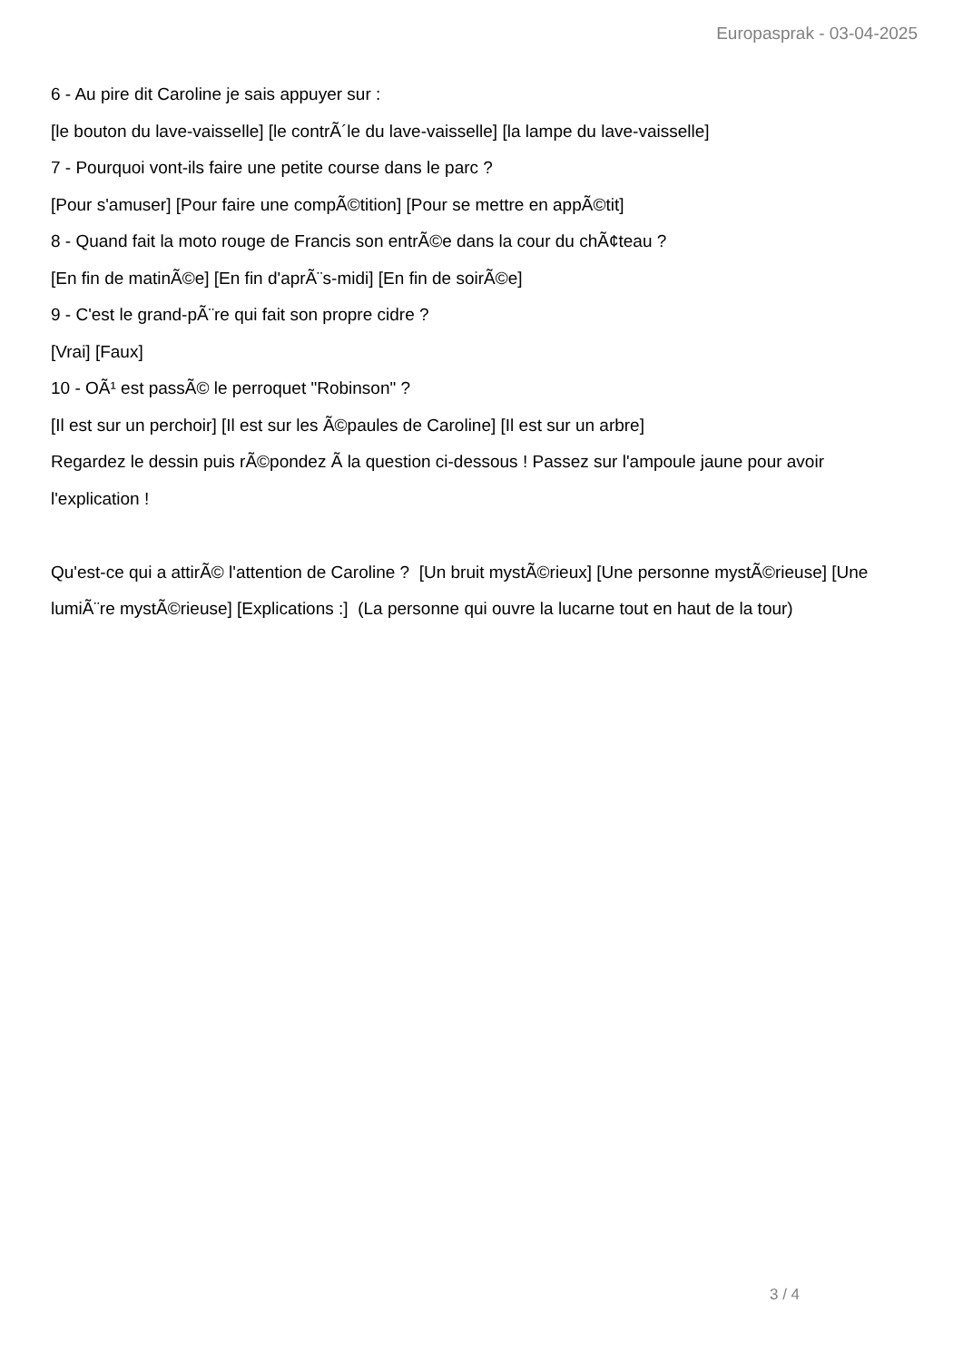Europasprak - 03-04-2025
6 - Au pire dit Caroline je sais appuyer sur :
[le bouton du lave-vaisselle] [le contrÃ´le du lave-vaisselle] [la lampe du lave-vaisselle]
7 - Pourquoi vont-ils faire une petite course dans le parc ?
[Pour s'amuser] [Pour faire une compÃ©tition] [Pour se mettre en appÃ©tit]
8 - Quand fait la moto rouge de Francis son entrÃ©e dans la cour du chÃ¢teau ?
[En fin de matinÃ©e] [En fin d'aprÃ¨s-midi] [En fin de soirÃ©e]
9 - C'est le grand-pÃ¨re qui fait son propre cidre ?
[Vrai] [Faux]
10 - OÃ¹ est passÃ© le perroquet "Robinson" ?
[Il est sur un perchoir] [Il est sur les Ã©paules de Caroline] [Il est sur un arbre]
Regardez le dessin puis rÃ©pondez Ã la question ci-dessous ! Passez sur l'ampoule jaune pour avoir l'explication !
Qu'est-ce qui a attirÃ© l'attention de Caroline ? [Un bruit mystÃ©rieux] [Une personne mystÃ©rieuse] [Une lumiÃ¨re mystÃ©rieuse] [Explications :] (La personne qui ouvre la lucarne tout en haut de la tour)
3 / 4